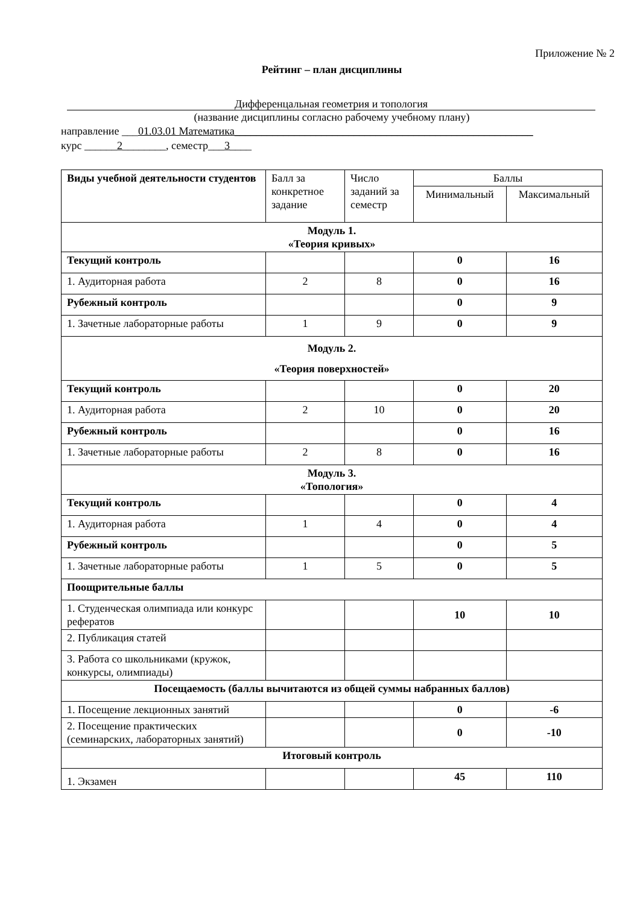Приложение № 2
Рейтинг – план дисциплины
Дифференцальная геометрия и топология
(название дисциплины согласно рабочему учебному плану)
направление ___01.03.01 Математика_______________________________________________________
курс ______2________, семестр___3____
| Виды учебной деятельности студентов | Балл за конкретное задание | Число заданий за семестр | Баллы | |
| | | | Минимальный | Максимальный |
| Модуль 1. «Теория кривых» | | | | |
| Текущий контроль | | | 0 | 16 |
| 1. Аудиторная работа | 2 | 8 | 0 | 16 |
| Рубежный контроль | | | 0 | 9 |
| 1. Зачетные лабораторные работы | 1 | 9 | 0 | 9 |
| Модуль 2. «Теория поверхностей» | | | | |
| Текущий контроль | | | 0 | 20 |
| 1. Аудиторная работа | 2 | 10 | 0 | 20 |
| Рубежный контроль | | | 0 | 16 |
| 1. Зачетные лабораторные работы | 2 | 8 | 0 | 16 |
| Модуль 3. «Топология» | | | | |
| Текущий контроль | | | 0 | 4 |
| 1. Аудиторная работа | 1 | 4 | 0 | 4 |
| Рубежный контроль | | | 0 | 5 |
| 1. Зачетные лабораторные работы | 1 | 5 | 0 | 5 |
| Поощрительные баллы | | | | |
| 1. Студенческая олимпиада или конкурс рефератов | | | 10 | 10 |
| 2. Публикация статей | | | | |
| 3. Работа со школьниками (кружок, конкурсы, олимпиады) | | | | |
| Посещаемость (баллы вычитаются из общей суммы набранных баллов) | | | | |
| 1. Посещение лекционных занятий | | | 0 | -6 |
| 2. Посещение практических (семинарских, лабораторных занятий) | | | 0 | -10 |
| Итоговый контроль | | | | |
| 1. Экзамен | | | 45 | 110 |